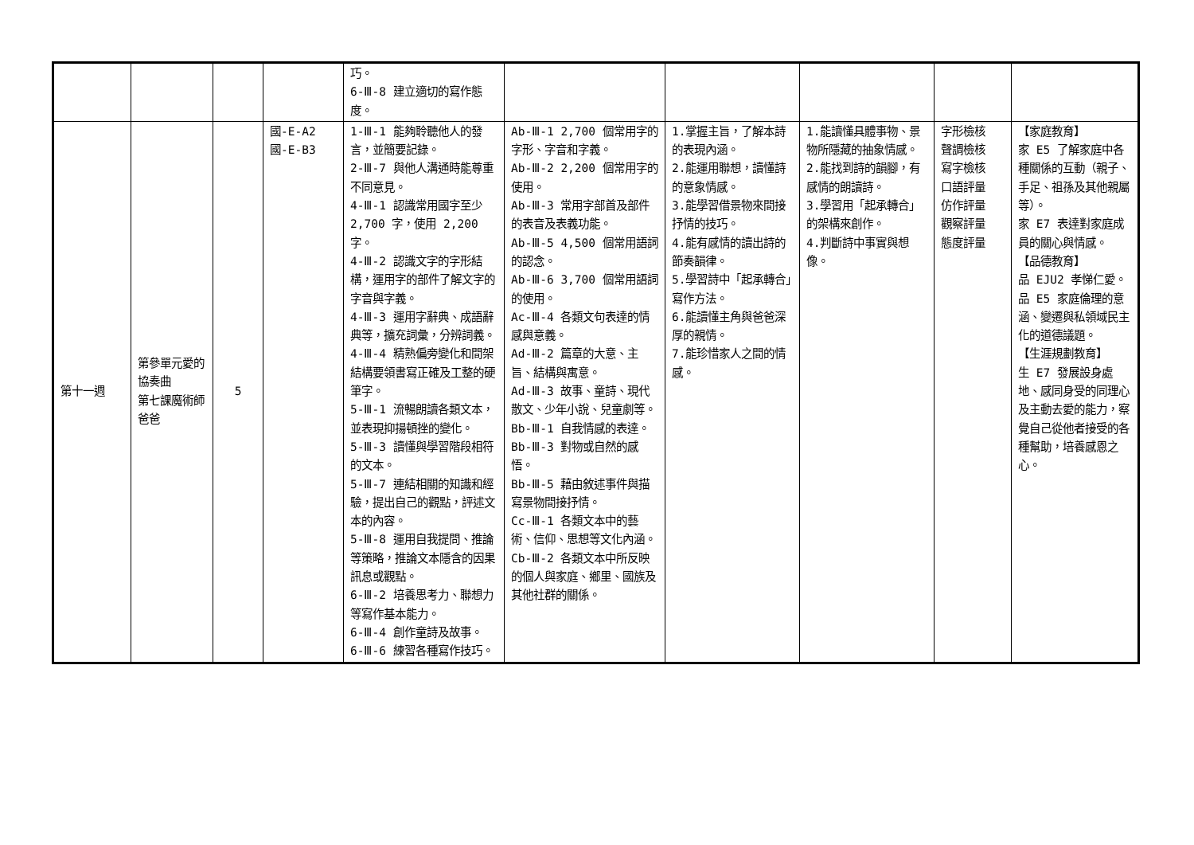| | | | | 巧。 6-Ⅲ-8 建立適切的寫作態度。 | | | | | |
| 第十一週 | 第參單元愛的協奏曲 第七課魔術師爸爸 | 5 | 國-E-A2 國-E-B3 | 1-Ⅲ-1 能夠聆聽他人的發言，並簡要記錄。 2-Ⅲ-7 與他人溝通時能尊重不同意見。 4-Ⅲ-1 認識常用國字至少 2,700 字，使用 2,200 字。 4-Ⅲ-2 認識文字的字形結構，運用字的部件了解文字的字音與字義。 4-Ⅲ-3 運用字辭典、成語辭典等，擴充詞彙，分辨詞義。 4-Ⅲ-4 精熟偏旁變化和間架結構要領書寫正確及工整的硬筆字。 5-Ⅲ-1 流暢朗讀各類文本，並表現抑揚頓挫的變化。 5-Ⅲ-3 讀懂與學習階段相符的文本。 5-Ⅲ-7 連結相關的知識和經驗，提出自己的觀點，評述文本的內容。 5-Ⅲ-8 運用自我提問、推論等策略，推論文本隱含的因果訊息或觀點。 6-Ⅲ-2 培養思考力、聯想力等寫作基本能力。 6-Ⅲ-4 創作童詩及故事。 6-Ⅲ-6 練習各種寫作技巧。 | Ab-Ⅲ-1 2,700 個常用字的字形、字音和字義。 Ab-Ⅲ-2 2,200 個常用字的使用。 Ab-Ⅲ-3 常用字部首及部件的表音及表義功能。 Ab-Ⅲ-5 4,500 個常用語詞的認念。 Ab-Ⅲ-6 3,700 個常用語詞的使用。 Ac-Ⅲ-4 各類文句表達的情感與意義。 Ad-Ⅲ-2 篇章的大意、主旨、結構與寓意。 Ad-Ⅲ-3 故事、童詩、現代散文、少年小說、兒童劇等。 Bb-Ⅲ-1 自我情感的表達。 Bb-Ⅲ-3 對物或自然的感悟。 Bb-Ⅲ-5 藉由敘述事件與描寫景物間接抒情。 Cc-Ⅲ-1 各類文本中的藝術、信仰、思想等文化內涵。 Cb-Ⅲ-2 各類文本中所反映的個人與家庭、鄉里、國族及其他社群的關係。 | 1.掌握主旨，了解本詩的表現內涵。 2.能運用聯想，讀懂詩的意象情感。 3.能學習借景物來間接抒情的技巧。 4.能有感情的讀出詩的節奏韻律。 5.學習詩中「起承轉合」寫作方法。 6.能讀懂主角與爸爸深厚的親情。 7.能珍惜家人之間的情感。 | 1.能讀懂具體事物、景物所隱藏的抽象情感。 2.能找到詩的韻腳，有感情的朗讀詩。 3.學習用「起承轉合」的架構來創作。 4.判斷詩中事實與想像。 | 字形檢核 聲調檢核 寫字檢核 口語評量 仿作評量 觀察評量 態度評量 | 【家庭教育】 家 E5 了解家庭中各種關係的互動（親子、手足、祖孫及其他親屬等）。 家 E7 表達對家庭成員的關心與情感。 【品德教育】 品 EJU2 孝悌仁愛。 品 E5 家庭倫理的意涵、變遷與私領域民主化的道德議題。 【生涯規劃教育】 生 E7 發展設身處地、感同身受的同理心及主動去愛的能力，察覺自己從他者接受的各種幫助，培養感恩之心。 |